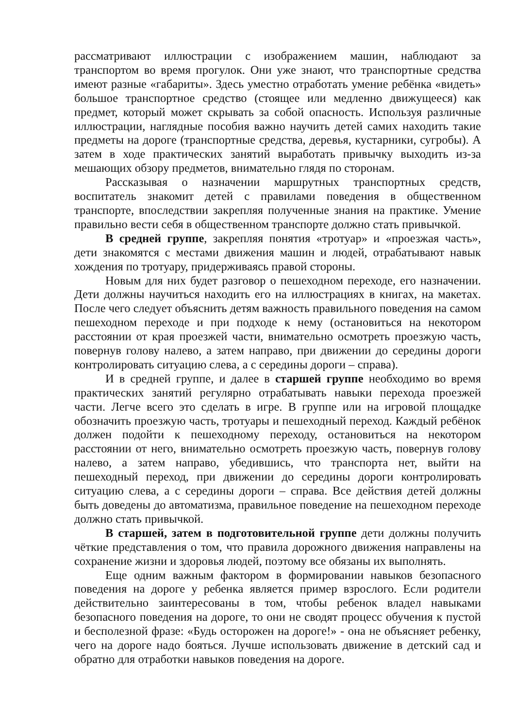рассматривают иллюстрации с изображением машин, наблюдают за транспортом во время прогулок. Они уже знают, что транспортные средства имеют разные «габариты». Здесь уместно отработать умение ребёнка «видеть» большое транспортное средство (стоящее или медленно движущееся) как предмет, который может скрывать за собой опасность. Используя различные иллюстрации, наглядные пособия важно научить детей самих находить такие предметы на дороге (транспортные средства, деревья, кустарники, сугробы). А затем в ходе практических занятий выработать привычку выходить из-за мешающих обзору предметов, внимательно глядя по сторонам.
Рассказывая о назначении маршрутных транспортных средств, воспитатель знакомит детей с правилами поведения в общественном транспорте, впоследствии закрепляя полученные знания на практике. Умение правильно вести себя в общественном транспорте должно стать привычкой.
В средней группе, закрепляя понятия «тротуар» и «проезжая часть», дети знакомятся с местами движения машин и людей, отрабатывают навык хождения по тротуару, придерживаясь правой стороны.
Новым для них будет разговор о пешеходном переходе, его назначении. Дети должны научиться находить его на иллюстрациях в книгах, на макетах. После чего следует объяснить детям важность правильного поведения на самом пешеходном переходе и при подходе к нему (остановиться на некотором расстоянии от края проезжей части, внимательно осмотреть проезжую часть, повернув голову налево, а затем направо, при движении до середины дороги контролировать ситуацию слева, а с середины дороги – справа).
И в средней группе, и далее в старшей группе необходимо во время практических занятий регулярно отрабатывать навыки перехода проезжей части. Легче всего это сделать в игре. В группе или на игровой площадке обозначить проезжую часть, тротуары и пешеходный переход. Каждый ребёнок должен подойти к пешеходному переходу, остановиться на некотором расстоянии от него, внимательно осмотреть проезжую часть, повернув голову налево, а затем направо, убедившись, что транспорта нет, выйти на пешеходный переход, при движении до середины дороги контролировать ситуацию слева, а с середины дороги – справа. Все действия детей должны быть доведены до автоматизма, правильное поведение на пешеходном переходе должно стать привычкой.
В старшей, затем в подготовительной группе дети должны получить чёткие представления о том, что правила дорожного движения направлены на сохранение жизни и здоровья людей, поэтому все обязаны их выполнять.
Еще одним важным фактором в формировании навыков безопасного поведения на дороге у ребенка является пример взрослого. Если родители действительно заинтересованы в том, чтобы ребенок владел навыками безопасного поведения на дороге, то они не сводят процесс обучения к пустой и бесполезной фразе: «Будь осторожен на дороге!» - она не объясняет ребенку, чего на дороге надо бояться. Лучше использовать движение в детский сад и обратно для отработки навыков поведения на дороге.